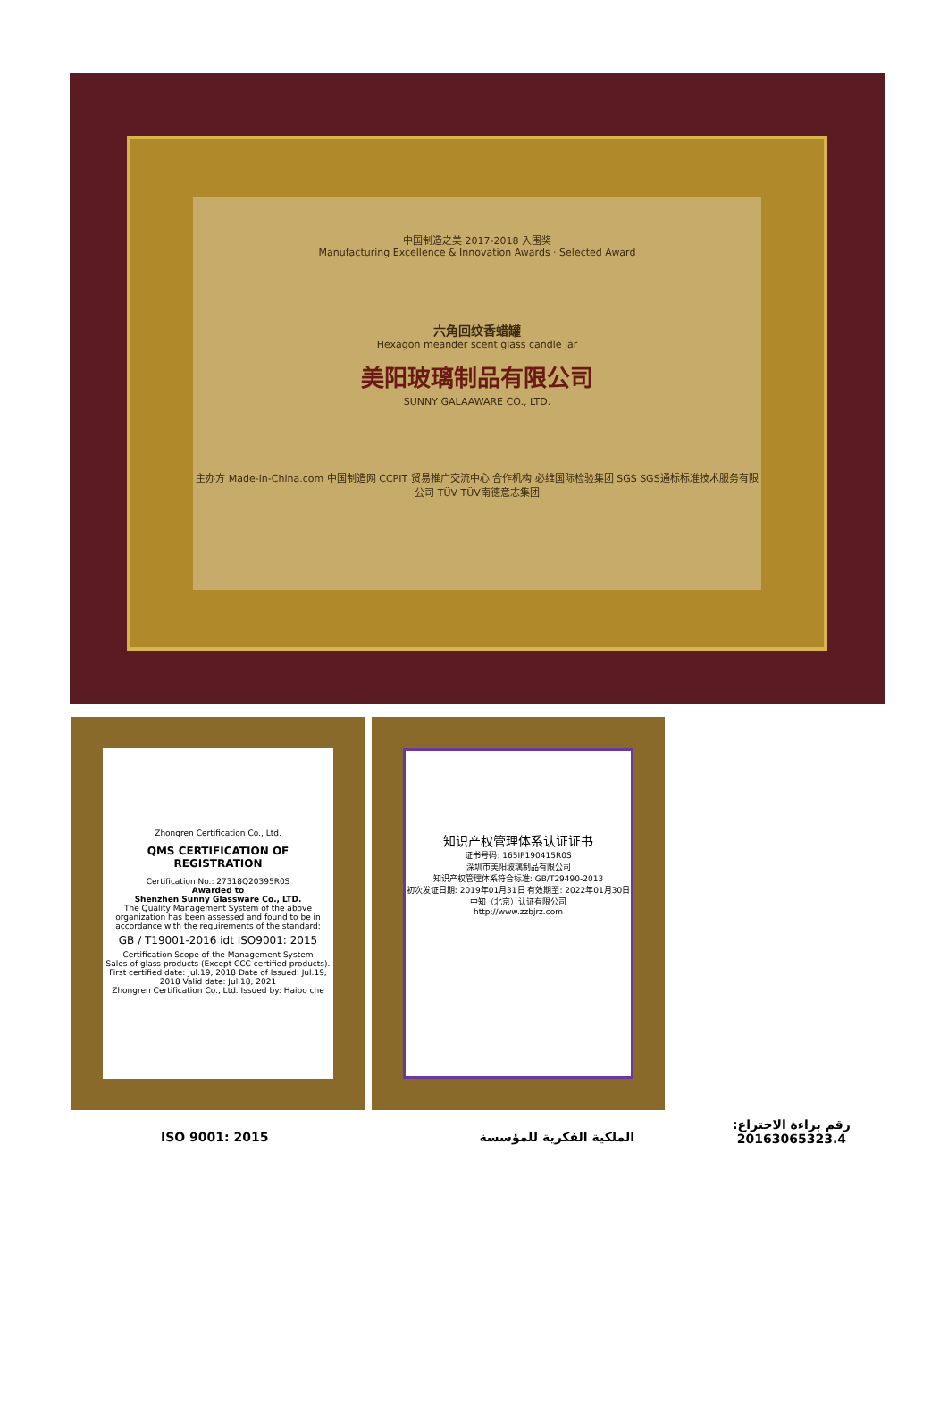中国制造之美 2017-2018 入围奖
Manufacturing Excellence & Innovation Awards · Selected Award
六角回纹香蜡罐
Hexagon meander scent glass candle jar
美阳玻璃制品有限公司
SUNNY GALAAWARE CO., LTD.
主办方 Made-in-China.com 中国制造网 CCPIT 贸易推广交流中心 合作机构 必维国际检验集团 SGS SGS通标标准技术服务有限公司 TÜV TÜV南德意志集团
Zhongren Certification Co., Ltd.
QMS CERTIFICATION OF REGISTRATION
Certification No.: 27318Q20395R0S
Awarded to
Shenzhen Sunny Glassware Co., LTD.
The Quality Management System of the above organization has been assessed and found to be in accordance with the requirements of the standard:
GB / T19001-2016 idt ISO9001: 2015
Certification Scope of the Management System
Sales of glass products (Except CCC certified products).
First certified date: Jul.19, 2018 Date of Issued: Jul.19, 2018 Valid date: Jul.18, 2021
Zhongren Certification Co., Ltd. Issued by: Haibo che
知识产权管理体系认证证书
证书号码: 165IP190415R0S
深圳市美阳玻璃制品有限公司
知识产权管理体系符合标准: GB/T29490-2013
初次发证日期: 2019年01月31日 有效期至: 2022年01月30日
中知（北京）认证有限公司
http://www.zzbjrz.com
ISO 9001: 2015 الملكية الفكرية للمؤسسة
رقم براءة الاختراع:
20163065323.4